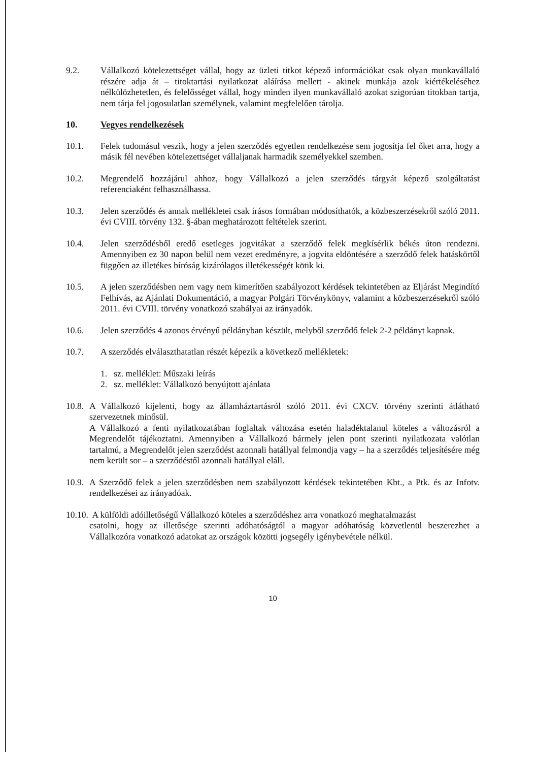9.2. Vállalkozó kötelezettséget vállal, hogy az üzleti titkot képező információkat csak olyan munkavállaló részére adja át – titoktartási nyilatkozat aláírása mellett - akinek munkája azok kiértékeléséhez nélkülözhetetlen, és felelősséget vállal, hogy minden ilyen munkavállaló azokat szigorúan titokban tartja, nem tárja fel jogosulatlan személynek, valamint megfelelően tárolja.
10. Vegyes rendelkezések
10.1. Felek tudomásul veszik, hogy a jelen szerződés egyetlen rendelkezése sem jogosítja fel őket arra, hogy a másik fél nevében kötelezettséget vállaljanak harmadik személyekkel szemben.
10.2. Megrendelő hozzájárul ahhoz, hogy Vállalkozó a jelen szerződés tárgyát képező szolgáltatást referenciaként felhasználhassa.
10.3. Jelen szerződés és annak mellékletei csak írásos formában módosíthatók, a közbeszerzésekről szóló 2011. évi CVIII. törvény 132. §-ában meghatározott feltételek szerint.
10.4. Jelen szerződésből eredő esetleges jogvitákat a szerződő felek megkísérlik békés úton rendezni. Amennyiben ez 30 napon belül nem vezet eredményre, a jogvita eldöntésére a szerződő felek hatáskörtől függően az illetékes bíróság kizárólagos illetékességét kötik ki.
10.5. A jelen szerződésben nem vagy nem kimerítően szabályozott kérdések tekintetében az Eljárást Megindító Felhívás, az Ajánlati Dokumentáció, a magyar Polgári Törvénykönyv, valamint a közbeszerzésekről szóló 2011. évi CVIII. törvény vonatkozó szabályai az irányadók.
10.6. Jelen szerződés 4 azonos érvényű példányban készült, melyből szerződő felek 2-2 példányt kapnak.
10.7. A szerződés elválaszthatatlan részét képezik a következő mellékletek:
1. sz. melléklet: Műszaki leírás
2. sz. melléklet: Vállalkozó benyújtott ajánlata
10.8.
A Vállalkozó kijelenti, hogy az államháztartásról szóló 2011. évi CXCV. törvény szerinti átlátható szervezetnek minősül.
A Vállalkozó a fenti nyilatkozatában foglaltak változása esetén haladéktalanul köteles a változásról a Megrendelőt tájékoztatni. Amennyiben a Vállalkozó bármely jelen pont szerinti nyilatkozata valótlan tartalmú, a Megrendelőt jelen szerződést azonnali hatállyal felmondja vagy – ha a szerződés teljesítésére még nem került sor – a szerződéstől azonnali hatállyal eláll.
10.9.
A Szerződő felek a jelen szerződésben nem szabályozott kérdések tekintetében Kbt., a Ptk. és az Infotv. rendelkezései az irányadóak.
10.10. A külföldi adóilletőségű Vállalkozó köteles a szerződéshez arra vonatkozó meghatalmazást
csatolni, hogy az illetősége szerinti adóhatóságtól a magyar adóhatóság közvetlenül beszerezhet a Vállalkozóra vonatkozó adatokat az országok közötti jogsegély igénybevétele nélkül.
10